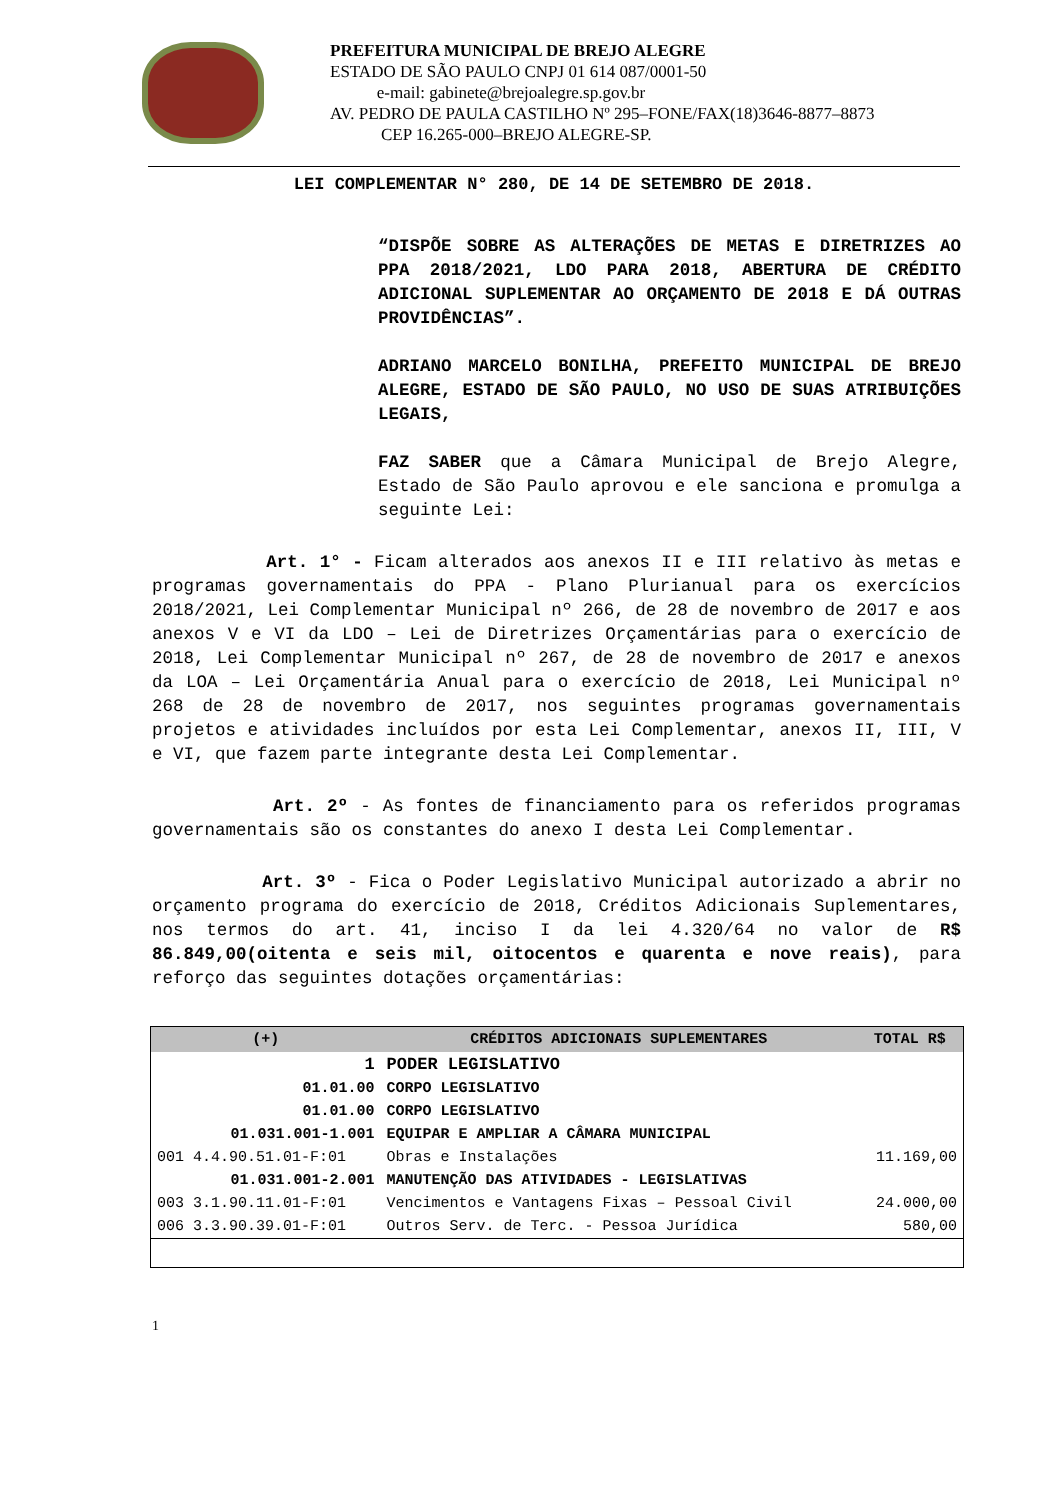PREFEITURA MUNICIPAL DE BREJO ALEGRE
ESTADO DE SÃO PAULO CNPJ 01 614 087/0001-50
e-mail: gabinete@brejoalegre.sp.gov.br
AV. PEDRO DE PAULA CASTILHO Nº 295–FONE/FAX(18)3646-8877–8873
CEP 16.265-000–BREJO ALEGRE-SP.
LEI COMPLEMENTAR N° 280, DE 14 DE SETEMBRO DE 2018.
“DISPÕE SOBRE AS ALTERAÇÕES DE METAS E DIRETRIZES AO PPA 2018/2021, LDO PARA 2018, ABERTURA DE CRÉDITO ADICIONAL SUPLEMENTAR AO ORÇAMENTO DE 2018 E DÁ OUTRAS PROVIDÊNCIAS”.
ADRIANO MARCELO BONILHA, PREFEITO MUNICIPAL DE BREJO ALEGRE, ESTADO DE SÃO PAULO, NO USO DE SUAS ATRIBUIÇÕES LEGAIS,
FAZ SABER que a Câmara Municipal de Brejo Alegre, Estado de São Paulo aprovou e ele sanciona e promulga a seguinte Lei:
Art. 1° - Ficam alterados aos anexos II e III relativo às metas e programas governamentais do PPA - Plano Plurianual para os exercícios 2018/2021, Lei Complementar Municipal nº 266, de 28 de novembro de 2017 e aos anexos V e VI da LDO – Lei de Diretrizes Orçamentárias para o exercício de 2018, Lei Complementar Municipal nº 267, de 28 de novembro de 2017 e anexos da LOA – Lei Orçamentária Anual para o exercício de 2018, Lei Municipal nº 268 de 28 de novembro de 2017, nos seguintes programas governamentais projetos e atividades incluídos por esta Lei Complementar, anexos II, III, V e VI, que fazem parte integrante desta Lei Complementar.
Art. 2º - As fontes de financiamento para os referidos programas governamentais são os constantes do anexo I desta Lei Complementar.
Art. 3º - Fica o Poder Legislativo Municipal autorizado a abrir no orçamento programa do exercício de 2018, Créditos Adicionais Suplementares, nos termos do art. 41, inciso I da lei 4.320/64 no valor de R$ 86.849,00(oitenta e seis mil, oitocentos e quarenta e nove reais), para reforço das seguintes dotações orçamentárias:
| (+) | CRÉDITOS ADICIONAIS SUPLEMENTARES | TOTAL R$ |
| --- | --- | --- |
| 1 | PODER LEGISLATIVO | |
| 01.01.00 | CORPO LEGISLATIVO | |
| 01.01.00 | CORPO LEGISLATIVO | |
| 01.031.001-1.001 | EQUIPAR E AMPLIAR A CÂMARA MUNICIPAL | |
| 001 4.4.90.51.01-F:01 | Obras e Instalações | 11.169,00 |
| 01.031.001-2.001 | MANUTENÇÃO DAS ATIVIDADES - LEGISLATIVAS | |
| 003 3.1.90.11.01-F:01 | Vencimentos e Vantagens Fixas – Pessoal Civil | 24.000,00 |
| 006 3.3.90.39.01-F:01 | Outros Serv. de Terc. - Pessoa Jurídica | 580,00 |
1